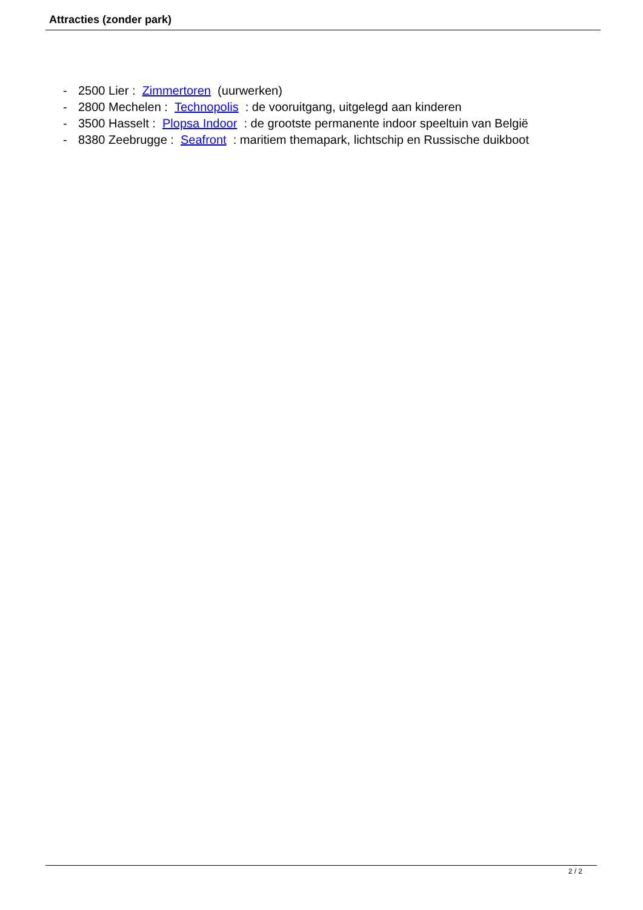Attracties (zonder park)
- 2500 Lier : Zimmertoren (uurwerken)
- 2800 Mechelen : Technopolis : de vooruitgang, uitgelegd aan kinderen
- 3500 Hasselt : Plopsa Indoor : de grootste permanente indoor speeltuin van België
- 8380 Zeebrugge : Seafront : maritiem themapark, lichtschip en Russische duikboot
2 / 2